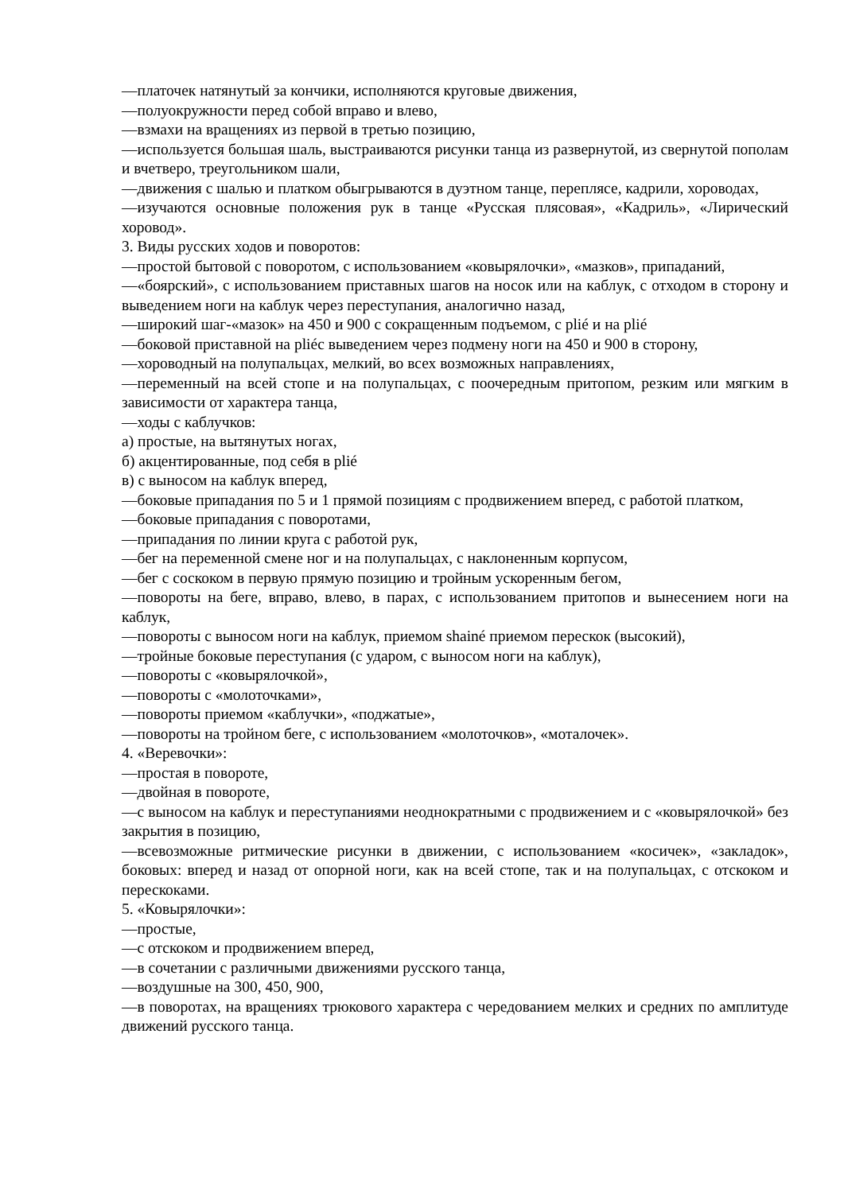—платочек натянутый за кончики, исполняются круговые движения,
—полуокружности перед собой вправо и влево,
—взмахи на вращениях из первой в третью позицию,
—используется большая шаль, выстраиваются рисунки танца из развернутой, из свернутой пополам и вчетверо, треугольником шали,
—движения с шалью и платком обыгрываются в дуэтном танце, переплясе, кадрили, хороводах,
—изучаются основные положения рук в танце «Русская плясовая», «Кадриль», «Лирический хоровод».
3. Виды русских ходов и поворотов:
—простой бытовой с поворотом, с использованием «ковырялочки», «мазков», припаданий,
—«боярский», с использованием приставных шагов на носок или на каблук, с отходом в сторону и выведением ноги на каблук через переступания, аналогично назад,
—широкий шаг-«мазок» на 450 и 900 с сокращенным подъемом, с plié и на plié
—боковой приставной на pliéс выведением через подмену ноги на 450 и 900 в сторону,
—хороводный на полупальцах, мелкий, во всех возможных направлениях,
—переменный на всей стопе и на полупальцах, с поочередным притопом, резким или мягким в зависимости от характера танца,
—ходы с каблучков:
а) простые, на вытянутых ногах,
б) акцентированные, под себя в plié
в) с выносом на каблук вперед,
—боковые припадания по 5 и 1 прямой позициям с продвижением вперед, с работой платком,
—боковые припадания с поворотами,
—припадания по линии круга с работой рук,
—бег на переменной смене ног и на полупальцах, с наклоненным корпусом,
—бег с соскоком в первую прямую позицию и тройным ускоренным бегом,
—повороты на беге, вправо, влево, в парах, с использованием притопов и вынесением ноги на каблук,
—повороты с выносом ноги на каблук, приемом shainé приемом перескок (высокий),
—тройные боковые переступания (с ударом, с выносом ноги на каблук),
—повороты с «ковырялочкой»,
—повороты с «молоточками»,
—повороты приемом «каблучки», «поджатые»,
—повороты на тройном беге, с использованием «молоточков», «моталочек».
4. «Веревочки»:
—простая в повороте,
—двойная в повороте,
—с выносом на каблук и переступаниями неоднократными с продвижением и с «ковырялочкой» без закрытия в позицию,
—всевозможные ритмические рисунки в движении, с использованием «косичек», «закладок», боковых: вперед и назад от опорной ноги, как на всей стопе, так и на полупальцах, с отскоком и перескоками.
5. «Ковырялочки»:
—простые,
—с отскоком и продвижением вперед,
—в сочетании с различными движениями русского танца,
—воздушные на 300, 450, 900,
—в поворотах, на вращениях трюкового характера с чередованием мелких и средних по амплитуде движений русского танца.